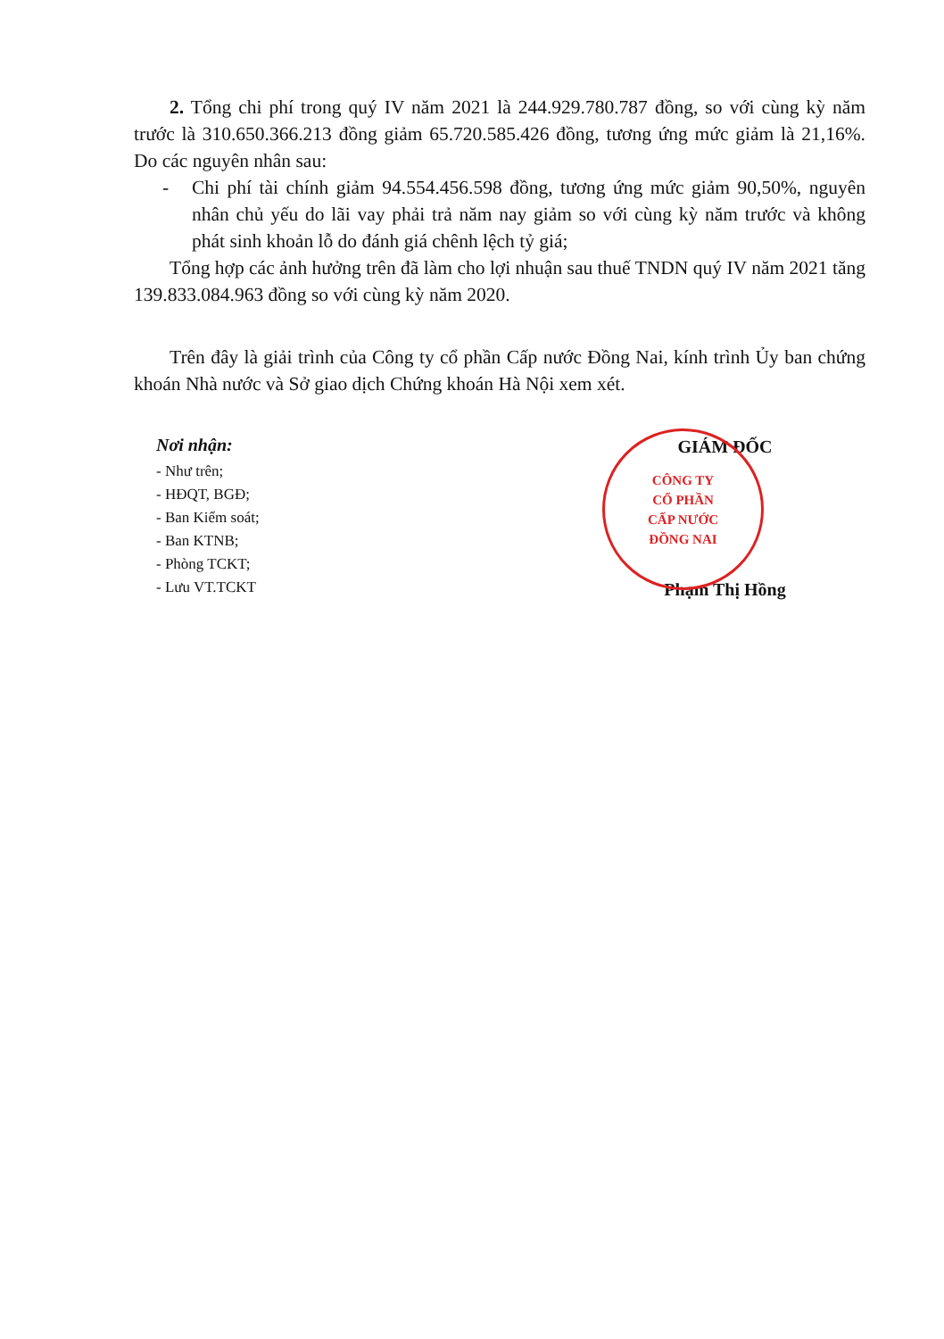2. Tổng chi phí trong quý IV năm 2021 là 244.929.780.787 đồng, so với cùng kỳ năm trước là 310.650.366.213 đồng giảm 65.720.585.426 đồng, tương ứng mức giảm là 21,16%. Do các nguyên nhân sau:
- Chi phí tài chính giảm 94.554.456.598 đồng, tương ứng mức giảm 90,50%, nguyên nhân chủ yếu do lãi vay phải trả năm nay giảm so với cùng kỳ năm trước và không phát sinh khoản lỗ do đánh giá chênh lệch tỷ giá;
Tổng hợp các ảnh hưởng trên đã làm cho lợi nhuận sau thuế TNDN quý IV năm 2021 tăng 139.833.084.963 đồng so với cùng kỳ năm 2020.
Trên đây là giải trình của Công ty cổ phần Cấp nước Đồng Nai, kính trình Ủy ban chứng khoán Nhà nước và Sở giao dịch Chứng khoán Hà Nội xem xét.
Nơi nhận:
- Như trên;
- HĐQT, BGĐ;
- Ban Kiểm soát;
- Ban KTNB;
- Phòng TCKT;
- Lưu VT.TCKT
CÔNG TY
CỔ PHẦN
CẤP NƯỚC
ĐỒNG NAI
GIÁM ĐỐC
Phạm Thị Hồng